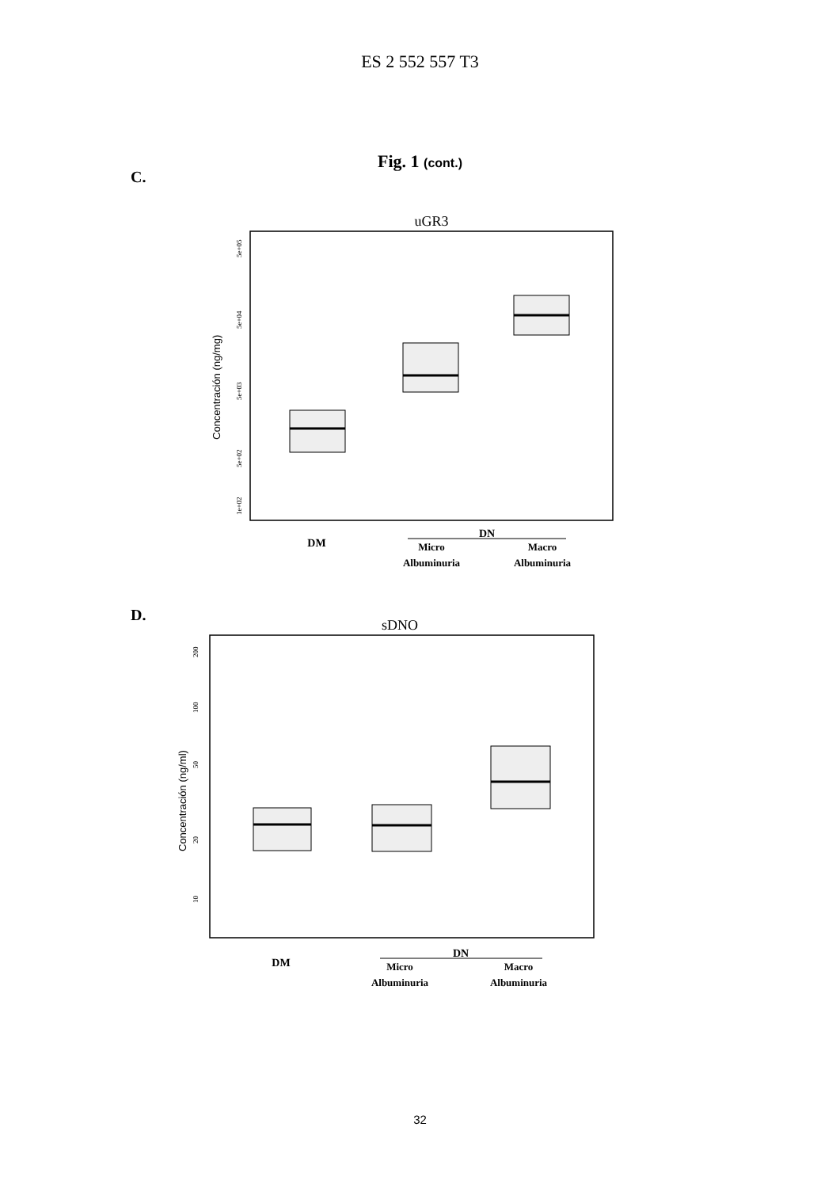ES 2 552 557 T3
Fig. 1 (cont.)
C.
uGR3
Concentración (ng/mg)
1e+02
5e+02
5e+03
5e+04
5e+05
DM
DN
Micro
Albuminuria
Macro
Albuminuria
D.
sDNO
Concentración (ng/ml)
10
20
50
100
200
DM
DN
Micro
Albuminuria
Macro
Albuminuria
32